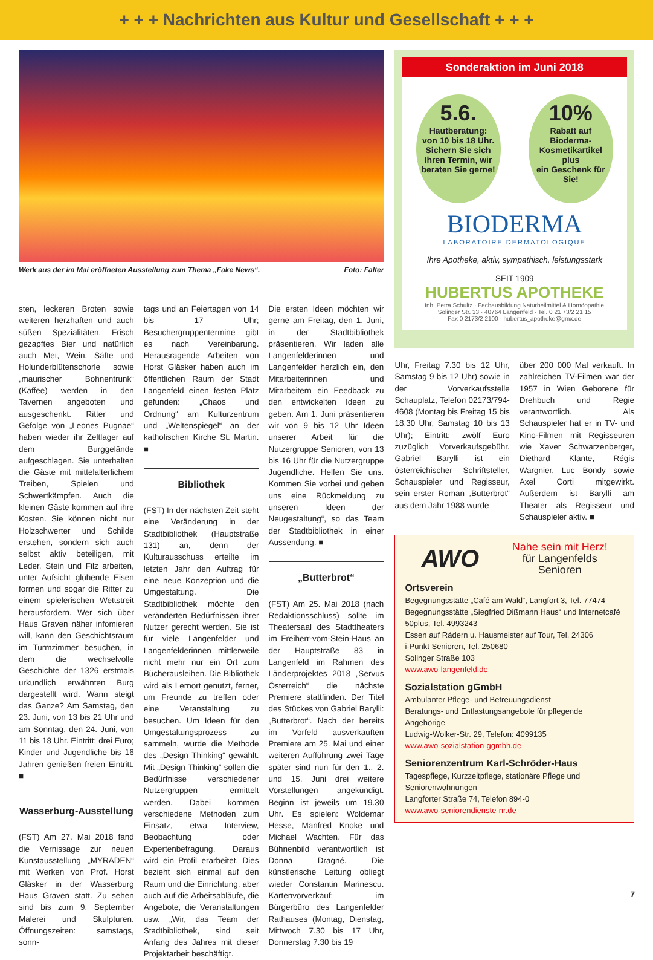+ + + Nachrichten aus Kultur und Gesellschaft + + +
Werk aus der im Mai eröffneten Ausstellung zum Thema „Fake News“. Foto: Falter
sten, leckeren Broten sowie weiteren herzhaften und auch süßen Spezialitäten. Frisch gezapftes Bier und natürlich auch Met, Wein, Säfte und Holunderblütenschorle sowie „maurischer Bohnentrunk“ (Kaffee) werden in den Tavernen angeboten und ausgeschenkt. Ritter und Gefolge von „Leones Pugnae“ haben wieder ihr Zeltlager auf dem Burggelände aufgeschlagen. Sie unterhalten die Gäste mit mittelalterlichem Treiben, Spielen und Schwertkämpfen. Auch die kleinen Gäste kommen auf ihre Kosten. Sie können nicht nur Holzschwerter und Schilde erstehen, sondern sich auch selbst aktiv beteiligen, mit Leder, Stein und Filz arbeiten, unter Aufsicht glühende Eisen formen und sogar die Ritter zu einem spielerischen Wettstreit herausfordern. Wer sich über Haus Graven näher infomieren will, kann den Geschichtsraum im Turmzimmer besuchen, in dem die wechselvolle Geschichte der 1326 erstmals urkundlich erwähnten Burg dargestellt wird. Wann steigt das Ganze? Am Samstag, den 23. Juni, von 13 bis 21 Uhr und am Sonntag, den 24. Juni, von 11 bis 18 Uhr. Eintritt: drei Euro; Kinder und Jugendliche bis 16 Jahren genießen freien Eintritt. ■
Wasserburg-Ausstellung
(FST) Am 27. Mai 2018 fand die Vernissage zur neuen Kunstausstellung „MYRADEN“ mit Werken von Prof. Horst Gläsker in der Wasserburg Haus Graven statt. Zu sehen sind bis zum 9. September Malerei und Skulpturen. Öffnungszeiten: samstags, sonn-
tags und an Feiertagen von 14 bis 17 Uhr; Besuchergruppentermine gibt es nach Vereinbarung. Herausragende Arbeiten von Horst Gläsker haben auch im öffentlichen Raum der Stadt Langenfeld einen festen Platz gefunden: „Chaos und Ordnung“ am Kulturzentrum und „Weltenspiegel“ an der katholischen Kirche St. Martin. ■
Bibliothek
(FST) In der nächsten Zeit steht eine Veränderung in der Stadtbibliothek (Hauptstraße 131) an, denn der Kulturausschuss erteilte im letzten Jahr den Auftrag für eine neue Konzeption und die Umgestaltung. Die Stadtbibliothek möchte den veränderten Bedürfnissen ihrer Nutzer gerecht werden. Sie ist für viele Langenfelder und Langenfelderinnen mittlerweile nicht mehr nur ein Ort zum Bücherausleihen. Die Bibliothek wird als Lernort genutzt, ferner, um Freunde zu treffen oder eine Veranstaltung zu besuchen. Um Ideen für den Umgestaltungsprozess zu sammeln, wurde die Methode des „Design Thinking“ gewählt. Mit „Design Thinking“ sollen die Bedürfnisse verschiedener Nutzergruppen ermittelt werden. Dabei kommen verschiedene Methoden zum Einsatz, etwa Interview, Beobachtung oder Expertenbefragung. Daraus wird ein Profil erarbeitet. Dies bezieht sich einmal auf den Raum und die Einrichtung, aber auch auf die Arbeitsabläufe, die Angebote, die Veranstaltungen usw. „Wir, das Team der Stadtbibliothek, sind seit Anfang des Jahres mit dieser Projektarbeit beschäftigt.
Die ersten Ideen möchten wir gerne am Freitag, den 1. Juni, in der Stadtbibliothek präsentieren. Wir laden alle Langenfelderinnen und Langenfelder herzlich ein, den Mitarbeiterinnen und Mitarbeitern ein Feedback zu den entwickelten Ideen zu geben. Am 1. Juni präsentieren wir von 9 bis 12 Uhr Ideen unserer Arbeit für die Nutzergruppe Senioren, von 13 bis 16 Uhr für die Nutzergruppe Jugendliche. Helfen Sie uns. Kommen Sie vorbei und geben uns eine Rückmeldung zu unseren Ideen der Neugestaltung“, so das Team der Stadtbibliothek in einer Aussendung. ■
„Butterbrot“
(FST) Am 25. Mai 2018 (nach Redaktionsschluss) sollte im Theatersaal des Stadttheaters im Freiherr-vom-Stein-Haus an der Hauptstraße 83 in Langenfeld im Rahmen des Länderprojektes 2018 „Servus Österreich“ die nächste Premiere stattfinden. Der Titel des Stückes von Gabriel Barylli: „Butterbrot“. Nach der bereits im Vorfeld ausverkauften Premiere am 25. Mai und einer weiteren Aufführung zwei Tage später sind nun für den 1., 2. und 15. Juni drei weitere Vorstellungen angekündigt. Beginn ist jeweils um 19.30 Uhr. Es spielen: Woldemar Hesse, Manfred Knoke und Michael Wachten. Für das Bühnenbild verantwortlich ist Donna Dragné. Die künstlerische Leitung obliegt wieder Constantin Marinescu. Kartenvorverkauf: im Bürgerbüro des Langenfelder Rathauses (Montag, Dienstag, Mittwoch 7.30 bis 17 Uhr, Donnerstag 7.30 bis 19
Sonderaktion im Juni 2018
5.6.
Hautberatung:
von 10 bis 18 Uhr. Sichern Sie sich Ihren Termin, wir beraten Sie gerne!
10%
Rabatt auf
Bioderma-Kosmetikartikel
plus
ein Geschenk für Sie!
BIODERMA
LABORATOIRE DERMATOLOGIQUE
Ihre Apotheke, aktiv, sympathisch, leistungsstark
SEIT 1909
HUBERTUS APOTHEKE
Inh. Petra Schultz · Fachausbildung Naturheilmittel & Homöopathie
Solinger Str. 33 · 40764 Langenfeld · Tel. 0 21 73/2 21 15
Fax 0 2173/2 2100 · hubertus_apotheke@gmx.de
Uhr, Freitag 7.30 bis 12 Uhr, Samstag 9 bis 12 Uhr) sowie in der Vorverkaufsstelle Schauplatz, Telefon 02173/794-4608 (Montag bis Freitag 15 bis 18.30 Uhr, Samstag 10 bis 13 Uhr); Eintritt: zwölf Euro zuzüglich Vorverkaufsgebühr. Gabriel Barylli ist ein österreichischer Schriftsteller, Schauspieler und Regisseur, sein erster Roman „Butterbrot“ aus dem Jahr 1988 wurde
über 200 000 Mal verkauft. In zahlreichen TV-Filmen war der 1957 in Wien Geborene für Drehbuch und Regie verantwortlich. Als Schauspieler hat er in TV- und Kino-Filmen mit Regisseuren wie Xaver Schwarzenberger, Diethard Klante, Régis Wargnier, Luc Bondy sowie Axel Corti mitgewirkt. Außerdem ist Barylli am Theater als Regisseur und Schauspieler aktiv. ■
AWO
Nahe sein mit Herz!
für Langenfelds
Senioren
Ortsverein
Begegnungsstätte „Café am Wald“, Langfort 3, Tel. 77474
Begegnungsstätte „Siegfried Dißmann Haus“ und Internetcafé 50plus, Tel. 4993243
Essen auf Rädern u. Hausmeister auf Tour, Tel. 24306
i-Punkt Senioren, Tel. 250680
Solinger Straße 103
www.awo-langenfeld.de
Sozialstation gGmbH
Ambulanter Pflege- und Betreuungsdienst
Beratungs- und Entlastungsangebote für pflegende Angehörige
Ludwig-Wolker-Str. 29, Telefon: 4099135
www.awo-sozialstation-ggmbh.de
Seniorenzentrum Karl-Schröder-Haus
Tagespflege, Kurzzeitpflege, stationäre Pflege und Seniorenwohnungen
Langforter Straße 74, Telefon 894-0
www.awo-seniorendienste-nr.de
7